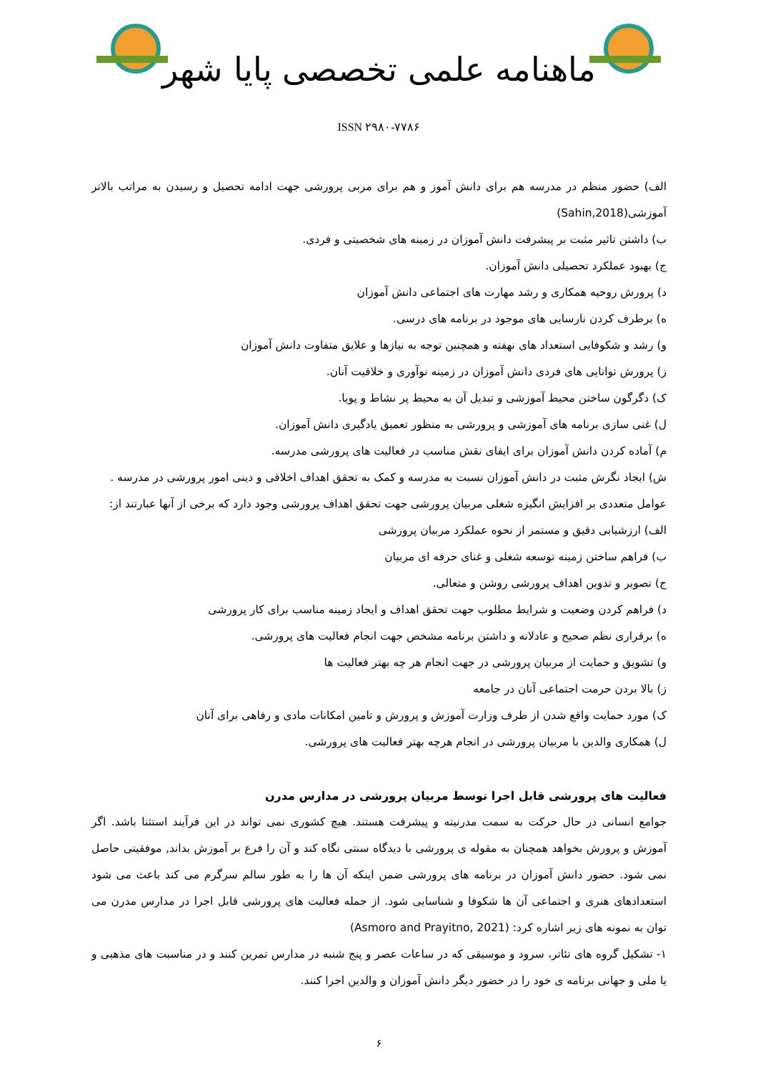ماهنامه علمی تخصصی پایا شهر
ISSN ۲۹۸۰-۷۷۸۶
الف) حضور منظم در مدرسه هم برای دانش آموز و هم برای مربی پرورشی جهت ادامه تحصیل و رسیدن به مراتب بالاتر آموزشی(Sahin,2018)
ب) داشتن تاثیر مثبت بر پیشرفت دانش آموزان در زمینه های شخصیتی و فردی.
ج) بهبود عملکرد تحصیلی دانش آموزان.
د) پرورش روحیه همکاری و رشد مهارت های اجتماعی دانش آموزان
ه) برطرف کردن نارسایی های موجود در برنامه های درسی.
و) رشد و شکوفایی استعداد های نهفته و همچنین توجه به نیازها و علایق متفاوت دانش آموزان
ز) پرورش توانایی های فردی دانش آموزان در زمینه نوآوری و خلاقیت آنان.
ک) دگرگون ساختن محیط آموزشی و تبدیل آن به محیط پر نشاط و پویا.
ل) غنی سازی برنامه های آموزشی و پرورشی به منظور تعمیق یادگیری دانش آموزان.
م) آماده کردن دانش آموزان برای ایفای نقش مناسب در فعالیت های پرورشی مدرسه.
ش) ایجاد نگرش مثبت در دانش آموزان نسبت به مدرسه و کمک به تحقق اهداف اخلاقی و دینی امور پرورشی در مدرسه .
عوامل متعددی بر افزایش انگیزه شغلی مربیان پرورشی جهت تحقق اهداف پرورشی وجود دارد که برخی از آنها عبارتند از:
الف) ارزشیابی دقیق و مستمر از نحوه عملکرد مربیان پرورشی
ب) فراهم ساختن زمینه توسعه شغلی و غنای حرفه ای مربیان
ج) تصویر و تدوین اهداف پرورشی روشن و متعالی.
د) فراهم کردن وضعیت و شرایط مطلوب جهت تحقق اهداف و ایجاد زمینه مناسب برای کار پرورشی
ه) برقراری نظم صحیح و عادلانه و داشتن برنامه مشخص جهت انجام فعالیت های پرورشی.
و) تشویق و حمایت از مربیان پرورشی در جهت انجام هر چه بهتر فعالیت ها
ز) بالا بردن حرمت اجتماعی آنان در جامعه
ک) مورد حمایت واقع شدن از طرف وزارت آموزش و پرورش و تامین امکانات مادی و رفاهی برای آنان
ل) همکاری والدین با مربیان پرورشی در انجام هرچه بهتر فعالیت های پرورشی.
فعالیت های پرورشی قابل اجرا توسط مربیان پرورشی در مدارس مدرن
جوامع انسانی در حال حرکت به سمت مدرنیته و پیشرفت هستند. هیچ کشوری نمی تواند در این فرآیند استثنا باشد. اگر آموزش و پرورش بخواهد همچنان به مقوله ی پرورشی با دیدگاه سنتی نگاه کند و آن را فرع بر آموزش بداند, موفقیتی حاصل نمی شود. حضور دانش آموزان در برنامه های پرورشی ضمن اینکه آن ها را به طور سالم سرگرم می کند باعث می شود استعدادهای هنری و اجتماعی آن ها شکوفا و شناسایی شود. از جمله فعالیت های پرورشی قابل اجرا در مدارس مدرن می توان به نمونه های زیر اشاره کرد: (Asmoro and Prayitno, 2021)
۱- تشکیل گروه های تئاتر، سرود و موسیقی که در ساعات عصر و پنج شنبه در مدارس تمرین کنند و در مناسبت های مذهبی و یا ملی و جهانی برنامه ی خود را در حضور دیگر دانش آموزان و والدین اجرا کنند.
۶